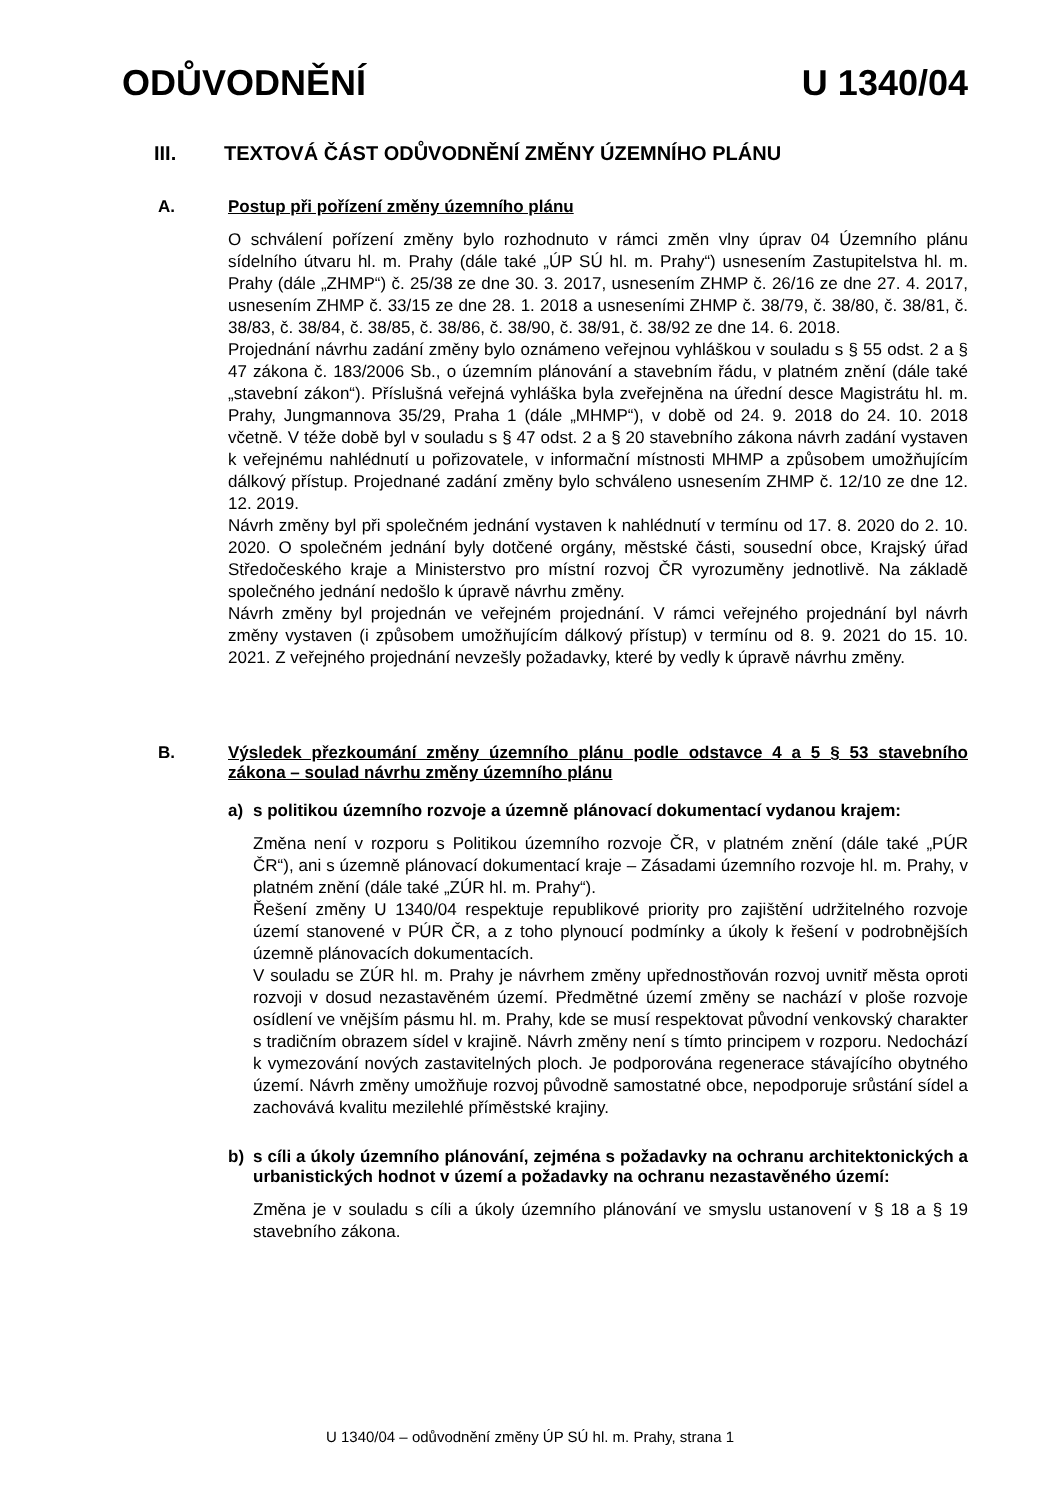ODŮVODNĚNÍ U 1340/04
III. TEXTOVÁ ČÁST ODŮVODNĚNÍ ZMĚNY ÚZEMNÍHO PLÁNU
A. Postup při pořízení změny územního plánu
O schválení pořízení změny bylo rozhodnuto v rámci změn vlny úprav 04 Územního plánu sídelního útvaru hl. m. Prahy (dále také „ÚP SÚ hl. m. Prahy“) usnesením Zastupitelstva hl. m. Prahy (dále „ZHMP“) č. 25/38 ze dne 30. 3. 2017, usnesením ZHMP č. 26/16 ze dne 27. 4. 2017, usnesením ZHMP č. 33/15 ze dne 28. 1. 2018 a usneseními ZHMP č. 38/79, č. 38/80, č. 38/81, č. 38/83, č. 38/84, č. 38/85, č. 38/86, č. 38/90, č. 38/91, č. 38/92 ze dne 14. 6. 2018.
Projednání návrhu zadání změny bylo oznámeno veřejnou vyhláškou v souladu s § 55 odst. 2 a § 47 zákona č. 183/2006 Sb., o územním plánování a stavebním řádu, v platném znění (dále také „stavební zákon“). Příslušná veřejná vyhláška byla zveřejněna na úřední desce Magistrátu hl. m. Prahy, Jungmannova 35/29, Praha 1 (dále „MHMP“), v době od 24. 9. 2018 do 24. 10. 2018 včetně. V téže době byl v souladu s § 47 odst. 2 a § 20 stavebního zákona návrh zadání vystaven k veřejnému nahlédnutí u pořizovatele, v informační místnosti MHMP a způsobem umožňujícím dálkový přístup. Projednané zadání změny bylo schváleno usnesením ZHMP č. 12/10 ze dne 12. 12. 2019.
Návrh změny byl při společném jednání vystaven k nahlédnutí v termínu od 17. 8. 2020 do 2. 10. 2020. O společném jednání byly dotčené orgány, městské části, sousední obce, Krajský úřad Středočeského kraje a Ministerstvo pro místní rozvoj ČR vyrozuměny jednotlivě. Na základě společného jednání nedošlo k úpravě návrhu změny.
Návrh změny byl projednán ve veřejném projednání. V rámci veřejného projednání byl návrh změny vystaven (i způsobem umožňujícím dálkový přístup) v termínu od 8. 9. 2021 do 15. 10. 2021. Z veřejného projednání nevzešly požadavky, které by vedly k úpravě návrhu změny.
B. Výsledek přezkoumání změny územního plánu podle odstavce 4 a 5 § 53 stavebního zákona – soulad návrhu změny územního plánu
a) s politikou územního rozvoje a územně plánovací dokumentací vydanou krajem:
Změna není v rozporu s Politikou územního rozvoje ČR, v platném znění (dále také „PÚR ČR“), ani s územně plánovací dokumentací kraje – Zásadami územního rozvoje hl. m. Prahy, v platném znění (dále také „ZÚR hl. m. Prahy“).
Řešení změny U 1340/04 respektuje republikové priority pro zajištění udržitelného rozvoje území stanovené v PÚR ČR, a z toho plynoucí podmínky a úkoly k řešení v podrobnějších územně plánovacích dokumentacích.
V souladu se ZÚR hl. m. Prahy je návrhem změny upřednostňován rozvoj uvnitř města oproti rozvoji v dosud nezastavěném území. Předmětné území změny se nachází v ploše rozvoje osídlení ve vnějším pásmu hl. m. Prahy, kde se musí respektovat původní venkovský charakter s tradičním obrazem sídel v krajině. Návrh změny není s tímto principem v rozporu. Nedochází k vymezování nových zastavitelných ploch. Je podporována regenerace stávajícího obytného území. Návrh změny umožňuje rozvoj původně samostatné obce, nepodporuje srůstání sídel a zachovává kvalitu mezilehlé příměstské krajiny.
b) s cíli a úkoly územního plánování, zejména s požadavky na ochranu architektonických a urbanistických hodnot v území a požadavky na ochranu nezastavěného území:
Změna je v souladu s cíli a úkoly územního plánování ve smyslu ustanovení v § 18 a § 19 stavebního zákona.
U 1340/04 – odůvodnění změny ÚP SÚ hl. m. Prahy, strana 1